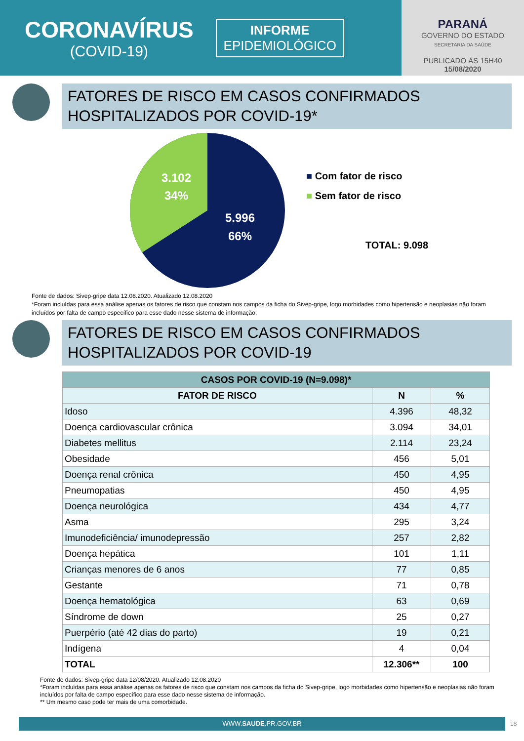CORONAVÍRUS
(COVID-19)
INFORME
EPIDEMIOLÓGICO
PARANÁ
GOVERNO DO ESTADO
SECRETARIA DA SAÚDE
PUBLICADO ÀS 15H40
15/08/2020
FATORES DE RISCO EM CASOS CONFIRMADOS HOSPITALIZADOS POR COVID-19*
3.102
34%
5.996
66%
■ Com fator de risco
■ Sem fator de risco
TOTAL: 9.098
Fonte de dados: Sivep-gripe data 12.08.2020. Atualizado 12.08.2020
*Foram incluídas para essa análise apenas os fatores de risco que constam nos campos da ficha do Sivep-gripe, logo morbidades como hipertensão e neoplasias não foram incluídos por falta de campo específico para esse dado nesse sistema de informação.
FATORES DE RISCO EM CASOS CONFIRMADOS HOSPITALIZADOS POR COVID-19
| CASOS POR COVID-19 (N=9.098)* | | |
| --- | --- | --- |
| FATOR DE RISCO | N | % |
| Idoso | 4.396 | 48,32 |
| Doença cardiovascular crônica | 3.094 | 34,01 |
| Diabetes mellitus | 2.114 | 23,24 |
| Obesidade | 456 | 5,01 |
| Doença renal crônica | 450 | 4,95 |
| Pneumopatias | 450 | 4,95 |
| Doença neurológica | 434 | 4,77 |
| Asma | 295 | 3,24 |
| Imunodeficiência/ imunodepressão | 257 | 2,82 |
| Doença hepática | 101 | 1,11 |
| Crianças menores de 6 anos | 77 | 0,85 |
| Gestante | 71 | 0,78 |
| Doença hematológica | 63 | 0,69 |
| Síndrome de down | 25 | 0,27 |
| Puerpério (até 42 dias do parto) | 19 | 0,21 |
| Indígena | 4 | 0,04 |
| TOTAL | 12.306** | 100 |
Fonte de dados: Sivep-gripe data 12/08/2020. Atualizado 12.08.2020
*Foram incluídas para essa análise apenas os fatores de risco que constam nos campos da ficha do Sivep-gripe, logo morbidades como hipertensão e neoplasias não foram incluídos por falta de campo específico para esse dado nesse sistema de informação.
** Um mesmo caso pode ter mais de uma comorbidade.
WWW.SAUDE.PR.GOV.BR
18